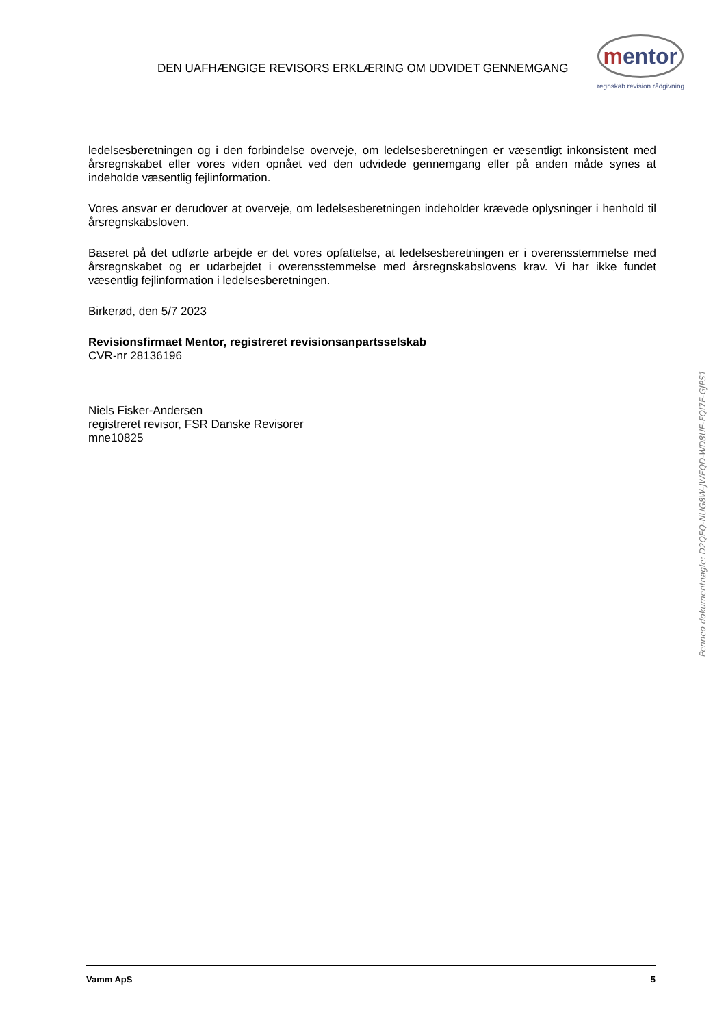DEN UAFHÆNGIGE REVISORS ERKLÆRING OM UDVIDET GENNEMGANG
mentor
regnskab revision rådgivning
ledelsesberetningen og i den forbindelse overveje, om ledelsesberetningen er væsentligt inkonsistent med årsregnskabet eller vores viden opnået ved den udvidede gennemgang eller på anden måde synes at indeholde væsentlig fejlinformation.
Vores ansvar er derudover at overveje, om ledelsesberetningen indeholder krævede oplysninger i henhold til årsregnskabsloven.
Baseret på det udførte arbejde er det vores opfattelse, at ledelsesberetningen er i overensstemmelse med årsregnskabet og er udarbejdet i overensstemmelse med årsregnskabslovens krav. Vi har ikke fundet væsentlig fejlinformation i ledelsesberetningen.
Birkerød, den 5/7 2023
Revisionsfirmaet Mentor, registreret revisionsanpartsselskab
CVR-nr 28136196
Niels Fisker-Andersen
registreret revisor, FSR Danske Revisorer
mne10825
Penneo dokumentnøgle: D2QEQ-NUG8W-JWEQD-WD8UE-FQI7F-GJPS1
Vamm ApS 5